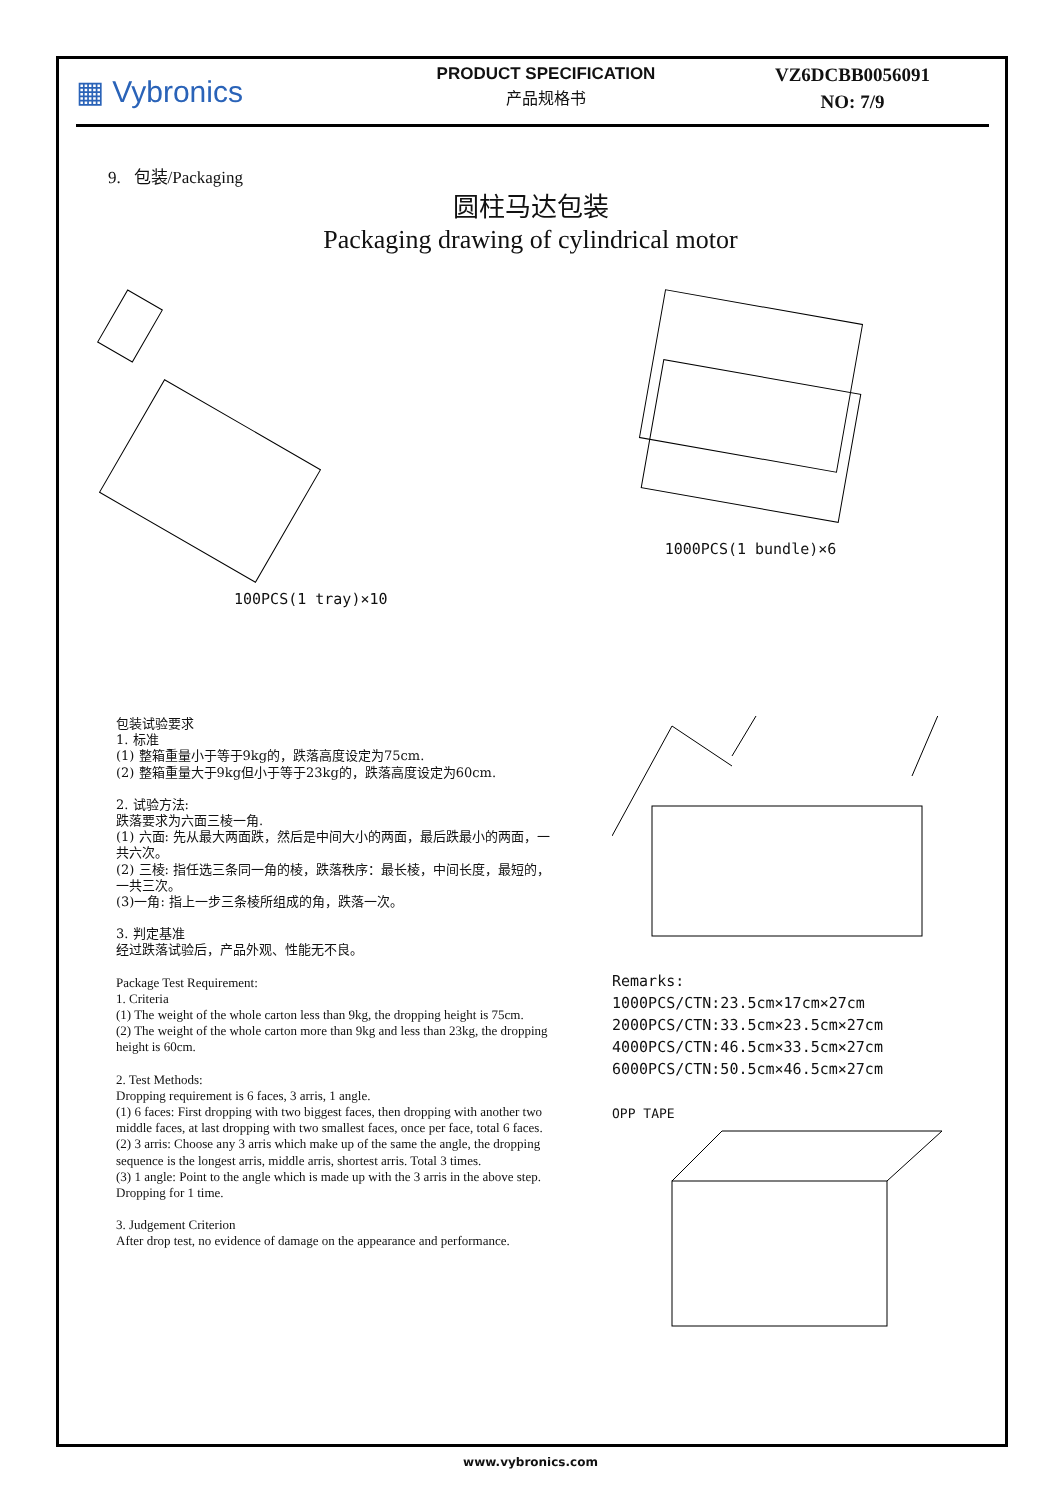▦ Vybronics
PRODUCT SPECIFICATION
产品规格书
VZ6DCBB0056091
NO: 7/9
9. 包装/Packaging
圆柱马达包装
Packaging drawing of cylindrical motor
100PCS(1 tray)×10 1000PCS(1 bundle)×6
包装试验要求
1. 标准
(1) 整箱重量小于等于9kg的，跌落高度设定为75cm.
(2) 整箱重量大于9kg但小于等于23kg的，跌落高度设定为60cm.
2. 试验方法:
跌落要求为六面三棱一角.
(1) 六面: 先从最大两面跌，然后是中间大小的两面，最后跌最小的两面，一共六次。
(2) 三棱: 指任选三条同一角的棱，跌落秩序：最长棱，中间长度，最短的，一共三次。
(3)一角: 指上一步三条棱所组成的角，跌落一次。
3. 判定基准
经过跌落试验后，产品外观、性能无不良。
Package Test Requirement:
1. Criteria
(1) The weight of the whole carton less than 9kg, the dropping height is 75cm.
(2) The weight of the whole carton more than 9kg and less than 23kg, the dropping height is 60cm.
2. Test Methods:
Dropping requirement is 6 faces, 3 arris, 1 angle.
(1) 6 faces: First dropping with two biggest faces, then dropping with another two middle faces, at last dropping with two smallest faces, once per face, total 6 faces.
(2) 3 arris: Choose any 3 arris which make up of the same the angle, the dropping sequence is the longest arris, middle arris, shortest arris. Total 3 times.
(3) 1 angle: Point to the angle which is made up with the 3 arris in the above step. Dropping for 1 time.
3. Judgement Criterion
After drop test, no evidence of damage on the appearance and performance.
Remarks:
1000PCS/CTN:23.5cm×17cm×27cm
2000PCS/CTN:33.5cm×23.5cm×27cm
4000PCS/CTN:46.5cm×33.5cm×27cm
6000PCS/CTN:50.5cm×46.5cm×27cm
OPP TAPE
www.vybronics.com